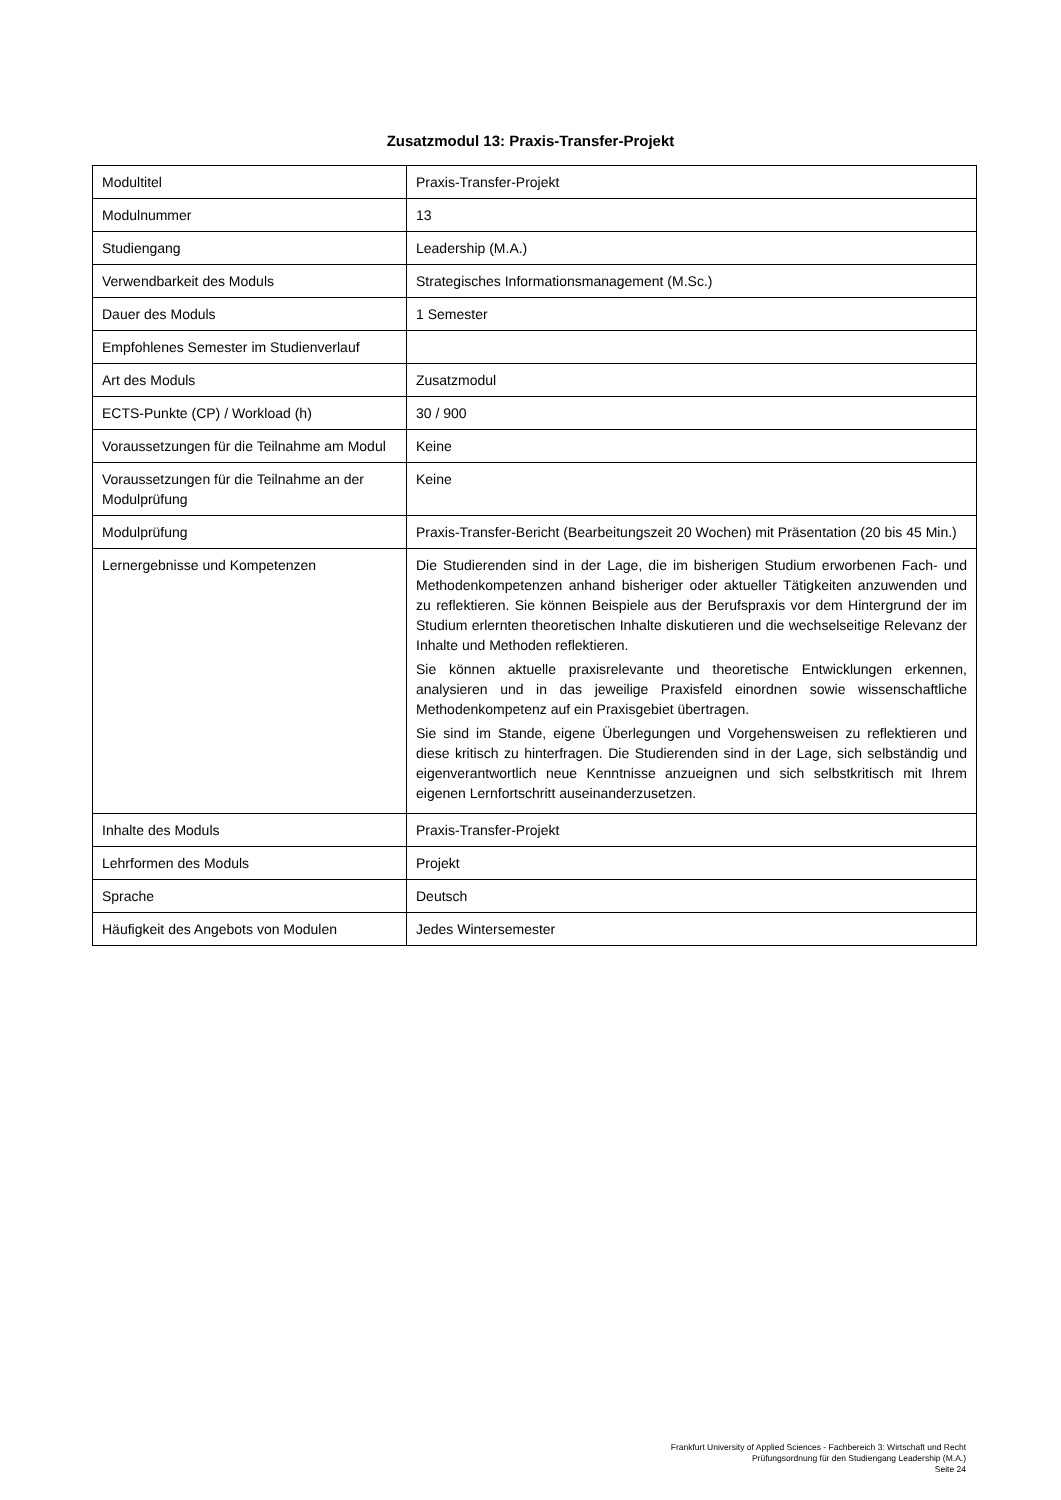Zusatzmodul 13: Praxis-Transfer-Projekt
| Modultitel | Praxis-Transfer-Projekt |
| Modulnummer | 13 |
| Studiengang | Leadership (M.A.) |
| Verwendbarkeit des Moduls | Strategisches Informationsmanagement (M.Sc.) |
| Dauer des Moduls | 1 Semester |
| Empfohlenes Semester im Studienverlauf | |
| Art des Moduls | Zusatzmodul |
| ECTS-Punkte (CP) / Workload (h) | 30 / 900 |
| Voraussetzungen für die Teilnahme am Modul | Keine |
| Voraussetzungen für die Teilnahme an der Modulprüfung | Keine |
| Modulprüfung | Praxis-Transfer-Bericht (Bearbeitungszeit 20 Wochen) mit Präsentation (20 bis 45 Min.) |
| Lernergebnisse und Kompetenzen | Die Studierenden sind in der Lage, die im bisherigen Studium erworbenen Fach- und Methodenkompetenzen anhand bisheriger oder aktueller Tätigkeiten anzuwenden und zu reflektieren. Sie können Beispiele aus der Berufspraxis vor dem Hintergrund der im Studium erlernten theoretischen Inhalte diskutieren und die wechselseitige Relevanz der Inhalte und Methoden reflektieren. Sie können aktuelle praxisrelevante und theoretische Entwicklungen erkennen, analysieren und in das jeweilige Praxisfeld einordnen sowie wissenschaftliche Methodenkompetenz auf ein Praxisgebiet übertragen. Sie sind im Stande, eigene Überlegungen und Vorgehensweisen zu reflektieren und diese kritisch zu hinterfragen. Die Studierenden sind in der Lage, sich selbständig und eigenverantwortlich neue Kenntnisse anzueignen und sich selbstkritisch mit Ihrem eigenen Lernfortschritt auseinanderzusetzen. |
| Inhalte des Moduls | Praxis-Transfer-Projekt |
| Lehrformen des Moduls | Projekt |
| Sprache | Deutsch |
| Häufigkeit des Angebots von Modulen | Jedes Wintersemester |
Frankfurt University of Applied Sciences - Fachbereich 3: Wirtschaft und Recht
Prüfungsordnung für den Studiengang Leadership (M.A.)
Seite 24